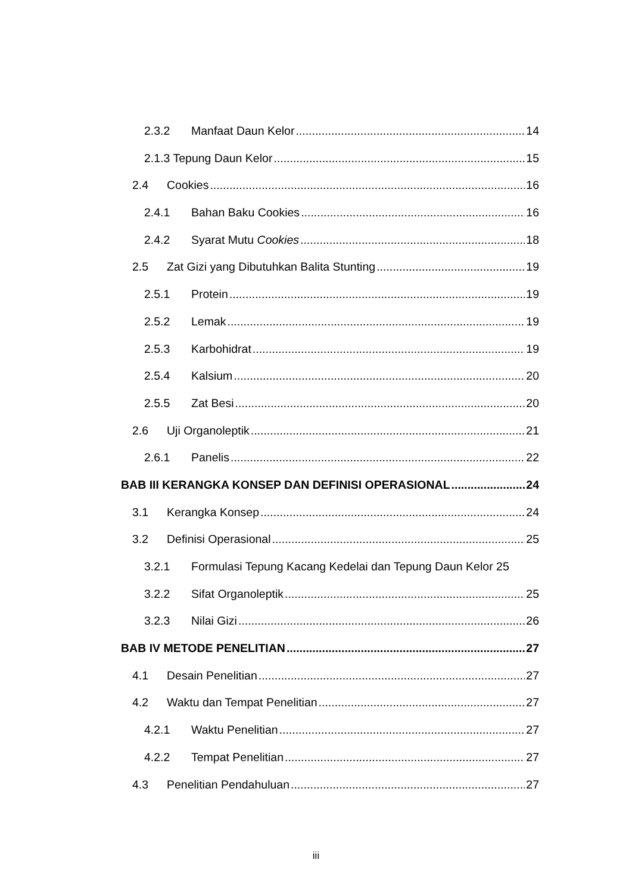2.3.2 Manfaat Daun Kelor 14
2.1.3 Tepung Daun Kelor 15
2.4 Cookies 16
2.4.1 Bahan Baku Cookies 16
2.4.2 Syarat Mutu Cookies 18
2.5 Zat Gizi yang Dibutuhkan Balita Stunting 19
2.5.1 Protein 19
2.5.2 Lemak 19
2.5.3 Karbohidrat 19
2.5.4 Kalsium 20
2.5.5 Zat Besi 20
2.6 Uji Organoleptik 21
2.6.1 Panelis 22
BAB III KERANGKA KONSEP DAN DEFINISI OPERASIONAL 24
3.1 Kerangka Konsep 24
3.2 Definisi Operasional 25
3.2.1 Formulasi Tepung Kacang Kedelai dan Tepung Daun Kelor 25
3.2.2 Sifat Organoleptik 25
3.2.3 Nilai Gizi 26
BAB IV METODE PENELITIAN 27
4.1 Desain Penelitian 27
4.2 Waktu dan Tempat Penelitian 27
4.2.1 Waktu Penelitian 27
4.2.2 Tempat Penelitian 27
4.3 Penelitian Pendahuluan 27
iii